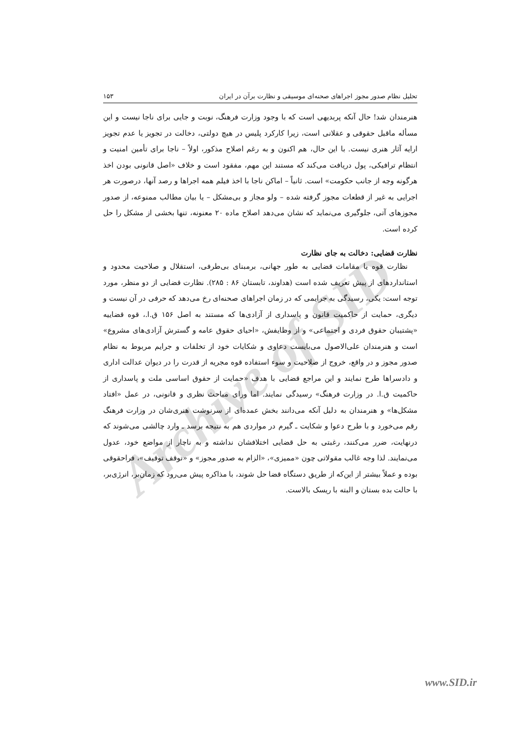Archive of SID
تحلیل نظام صدور مجوز اجراهای صحنه‌ای موسیقی و نظارت برآن در ایران ۱۵۳
هنرمندان شد! حال آنکه پربدیهی است که با وجود وزارت فرهنگ، نوبت و جایی برای ناجا نیست و این مسأله ماقبل حقوقی و عقلانی است، زیرا کارکرد پلیس در هیچ دولتی، دخالت در تجویز یا عدم تجویز ارایه آثار هنری نیست. با این حال، هم اکنون و به رغم اصلاح مذکور، اولاً – ناجا برای تأمین امنیت و انتظام ترافیکی، پول دریافت می‌کند که مستند این مهم، مفقود است و خلاف «اصل قانونی بودن اخذ هرگونه وجه از جانب حکومت» است. ثانیاً – اماکن ناجا با اخذ فیلم همه اجراها و رصد آنها، درصورت هر اجرایی به غیر از قطعات مجوز گرفته شده – ولو مجاز و بی‌مشکل – یا بیان مطالب ممنوعه، از صدور مجوزهای آتی، جلوگیری می‌نماید که نشان می‌دهد اصلاح ماده ۲۰ معنونه، تنها بخشی از مشکل را حل کرده است.
نظارت قضایی: دخالت به جای نظارت
نظارت قوه یا مقامات قضایی به طور جهانی، برمبنای بی‌طرفی، استقلال و صلاحیت محدود و استانداردهای از پیش تعریف شده است (هداوند، تابستان ۸۶ : ۲۸۵). نظارت قضایی از دو منظر، مورد توجه است: یکی، رسیدگی به جرایمی که در زمان اجراهای صحنه‌ای رخ می‌دهد که حرفی در آن نیست و دیگری، حمایت از حاکمیت قانون و پاسداری از آزادی‌ها که مستند به اصل ۱۵۶ ق.ا.، قوه قضاییه «پشتیبان حقوق فردی و اجتماعی» و از وظایفش، «احیای حقوق عامه و گسترش آزادی‌های مشروع» است و هنرمندان علی‌الاصول می‌بایست دعاوی و شکایات خود از تخلفات و جرایم مربوط به نظام صدور مجوز و در واقع، خروج از صلاحیت و سوء استفاده قوه مجریه از قدرت را در دیوان عدالت اداری و دادسراها طرح نمایند و این مراجع قضایی با هدف «حمایت از حقوق اساسی ملت و پاسداری از حاکمیت ق.ا. در وزارت فرهنگ» رسیدگی نمایند. اما ورای مباحث نظری و قانونی، در عمل «افتاد مشکل‌ها» و هنرمندان به دلیل آنکه می‌دانند بخش عمده‌ای از سرنوشت هنری‌شان در وزارت فرهنگ رقم می‌خورد و با طرح دعوا و شکایت ـ گیرم در مواردی هم به نتیجه برسد ـ وارد چالشی می‌شوند که درنهایت، ضرر می‌کنند، رغبتی به حل قضایی اختلافشان نداشته و به ناچار از مواضع خود، عدول می‌نمایند. لذا وجه غالب مقولاتی چون «ممیزی»، «الزام به صدور مجوز» و «توقف توقیف»، فراحقوقی بوده و عملاً بیشتر از این‌که از طریق دستگاه قضا حل شوند، با مذاکره پیش می‌رود که زمان‌بر، انرژی‌بر، با حالت بده بستان و البته با ریسک بالاست.
www.SID.ir